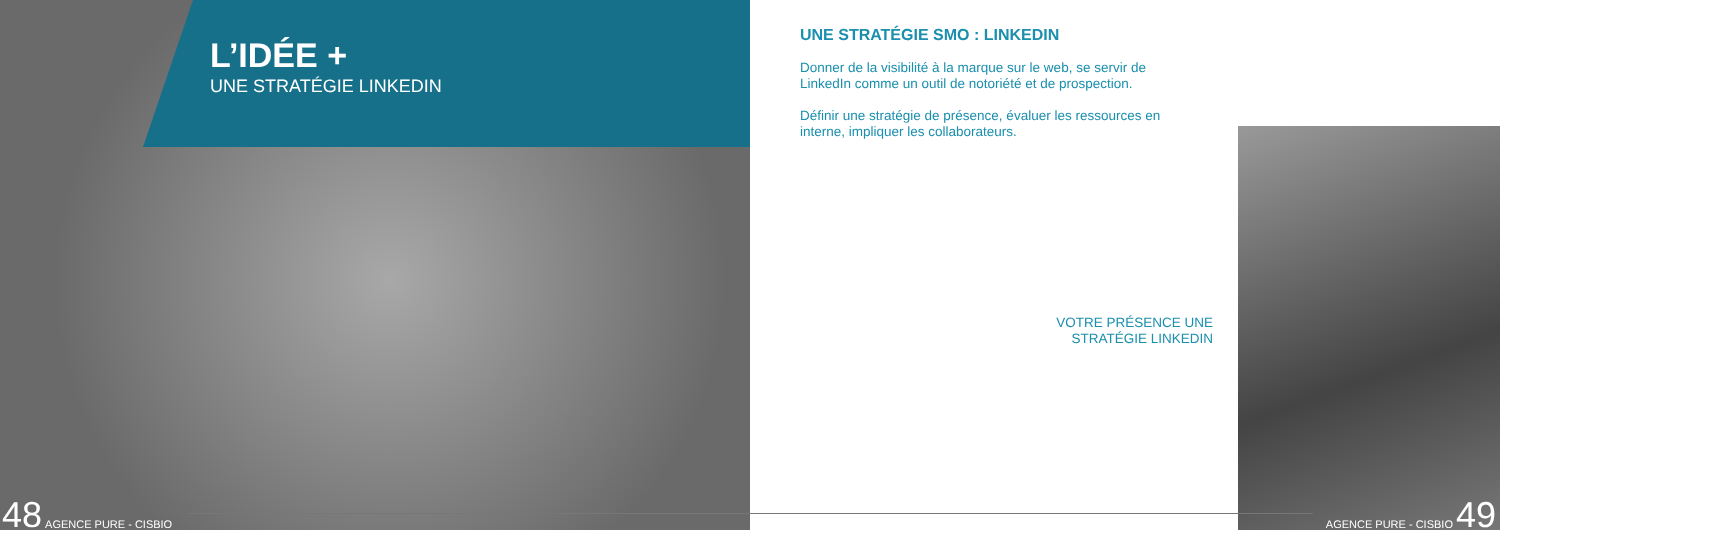L’IDÉE +
UNE STRATÉGIE LINKEDIN
UNE STRATÉGIE SMO : LINKEDIN
Donner de la visibilité à la marque sur le web, se servir de LinkedIn comme un outil de notoriété et de prospection.
Définir une stratégie de présence, évaluer les ressources en interne, impliquer les collaborateurs.
VOTRE PRÉSENCE UNE STRATÉGIE LINKEDIN
48 AGENCE PURE - CISBIO AGENCE PURE - CISBIO 49